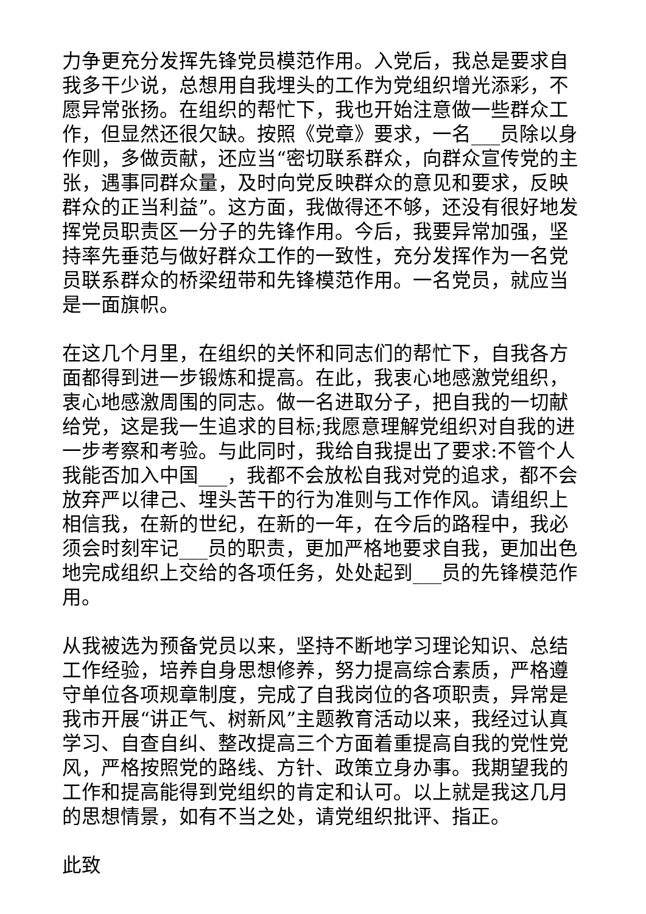力争更充分发挥先锋党员模范作用。入党后，我总是要求自我多干少说，总想用自我埋头的工作为党组织增光添彩，不愿异常张扬。在组织的帮忙下，我也开始注意做一些群众工作，但显然还很欠缺。按照《党章》要求，一名___员除以身作则，多做贡献，还应当“密切联系群众，向群众宣传党的主张，遇事同群众量，及时向党反映群众的意见和要求，反映群众的正当利益”。这方面，我做得还不够，还没有很好地发挥党员职责区一分子的先锋作用。今后，我要异常加强，坚持率先垂范与做好群众工作的一致性，充分发挥作为一名党员联系群众的桥梁纽带和先锋模范作用。一名党员，就应当是一面旗帜。
在这几个月里，在组织的关怀和同志们的帮忙下，自我各方面都得到进一步锻炼和提高。在此，我衷心地感激党组织，衷心地感激周围的同志。做一名进取分子，把自我的一切献给党，这是我一生追求的目标;我愿意理解党组织对自我的进一步考察和考验。与此同时，我给自我提出了要求:不管个人我能否加入中国___，我都不会放松自我对党的追求，都不会放弃严以律己、埋头苦干的行为准则与工作作风。请组织上相信我，在新的世纪，在新的一年，在今后的路程中，我必须会时刻牢记___员的职责，更加严格地要求自我，更加出色地完成组织上交给的各项任务，处处起到___员的先锋模范作用。
从我被选为预备党员以来，坚持不断地学习理论知识、总结工作经验，培养自身思想修养，努力提高综合素质，严格遵守单位各项规章制度，完成了自我岗位的各项职责，异常是我市开展“讲正气、树新风”主题教育活动以来，我经过认真学习、自查自纠、整改提高三个方面着重提高自我的党性党风，严格按照党的路线、方针、政策立身办事。我期望我的工作和提高能得到党组织的肯定和认可。以上就是我这几月的思想情景，如有不当之处，请党组织批评、指正。
此致